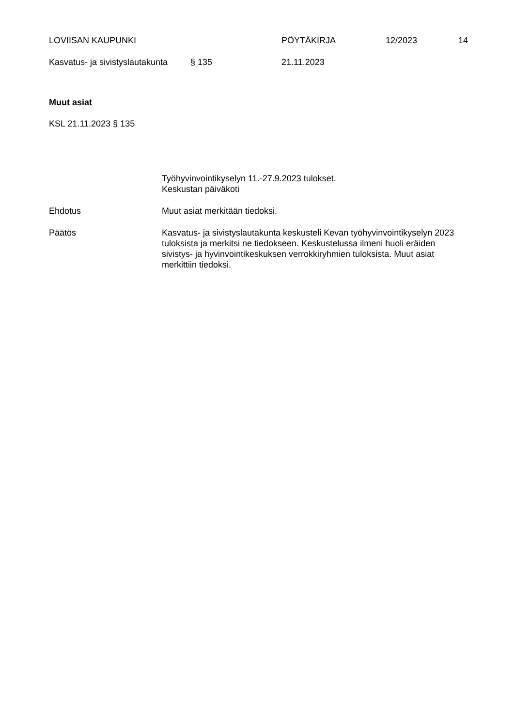LOVIISAN KAUPUNKI PÖYTÄKIRJA 12/2023 14
Kasvatus- ja sivistyslautakunta § 135 21.11.2023
Muut asiat
KSL 21.11.2023 § 135
Työhyvinvointikyselyn 11.-27.9.2023 tulokset.
Keskustan päiväkoti
Ehdotus Muut asiat merkitään tiedoksi.
Päätös Kasvatus- ja sivistyslautakunta keskusteli Kevan työhyvinvointikyselyn 2023 tuloksista ja merkitsi ne tiedokseen. Keskustelussa ilmeni huoli eräiden sivistys- ja hyvinvointikeskuksen verrokkiryhmien tuloksista. Muut asiat merkittiin tiedoksi.